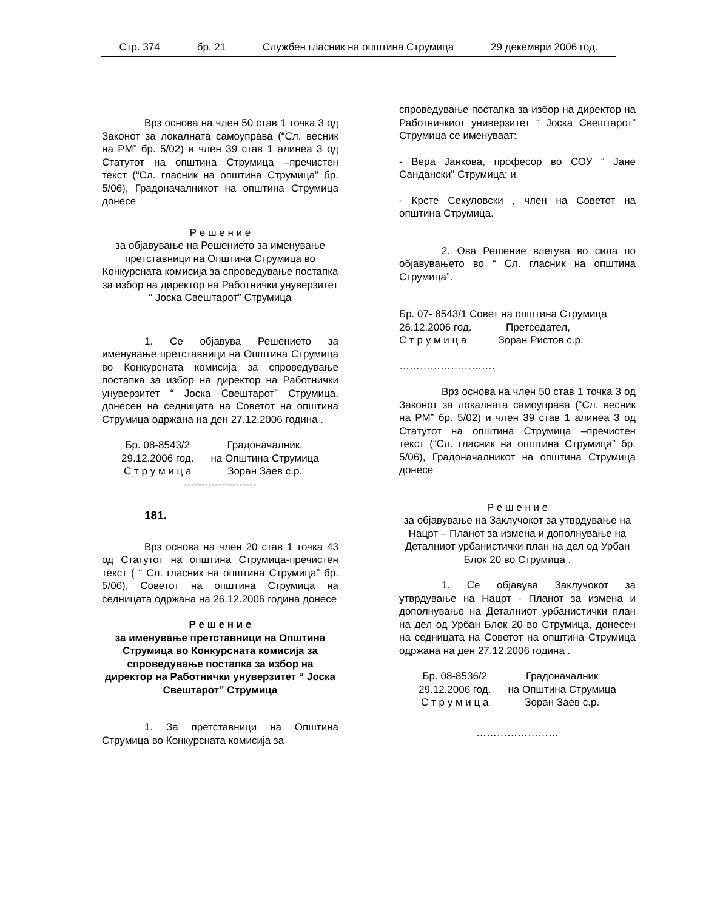Стр. 374 бр. 21 Службен гласник на општина Струмица 29 декември 2006 год.
Врз основа на член 50 став 1 точка 3 од Законот за локалната самоуправа (“Сл. весник на РМ” бр. 5/02) и член 39 став 1 алинеа 3 од Статутот на општина Струмица –пречистен текст (“Сл. гласник на општина Струмица” бр. 5/06), Градоначалникот на општина Струмица донесе
Р е ш е н и е
за објавување на Решението за именување претставници на Општина Струмица во Конкурсната комисија за спроведување постапка за избор на директор на Работнички унуверзитет “ Јоска Свештарот” Струмица
1. Се објавува Решението за именување претставници на Општина Струмица во Конкурсната комисија за спроведување постапка за избор на директор на Работнички унуверзитет “ Јоска Свештарот” Струмица, донесен на седницата на Советот на општина Струмица одржана на ден 27.12.2006 година .
| Бр. 08-8543/2 | Градоначалник, |
| 29.12.2006 год. | на Општина Струмица |
| С т р у м и ц а | Зоран Заев с.р. |
---------------------
181.
Врз основа на член 20 став 1 точка 43 од Статутот на општина Струмица-пречистен текст ( “ Сл. гласник на општина Струмица” бр. 5/06), Советот на општина Струмица на седницата одржана на 26.12.2006 година донесе
Р е ш е н и е
за именување претставници на Општина Струмица во Конкурсната комисија за спроведување постапка за избор на директор на Работнички унуверзитет “ Јоска Свештарот” Струмица
1. За претставници на Општина Струмица во Конкурсната комисија за
спроведување постапка за избор на директор на Работничкиот универзитет “ Јоска Свештарот” Струмица се именуваат:
- Вера Јанкова, професор во СОУ “ Јане Сандански” Струмица; и
- Крсте Секуловски , член на Советот на општина Струмица.
2. Ова Решение влегува во сила по објавувањето во “ Сл. гласник на општина Струмица”.
Бр. 07- 8543/1 Совет на општина Струмица
26.12.2006 год. Претседател,
С т р у м и ц а Зоран Ристов с.р.
……………………….
Врз основа на член 50 став 1 точка 3 од Законот за локалната самоуправа (“Сл. весник на РМ” бр. 5/02) и член 39 став 1 алинеа 3 од Статутот на општина Струмица –пречистен текст (“Сл. гласник на општина Струмица” бр. 5/06), Градоначалникот на општина Струмица донесе
Р е ш е н и е
за објавување на Заклучокот за утврдување на Нацрт – Планот за измена и дополнување на Деталниот урбанистички план на дел од Урбан Блок 20 во Струмица .
1. Се објавува Заклучокот за утврдување на Нацрт - Планот за измена и дополнување на Деталниот урбанистички план на дел од Урбан Блок 20 во Струмица, донесен на седницата на Советот на општина Струмица одржана на ден 27.12.2006 година .
| Бр. 08-8536/2 | Градоначалник |
| 29.12.2006 год. | на Општина Струмица |
| С т р у м и ц а | Зоран Заев с.р. |
……………………